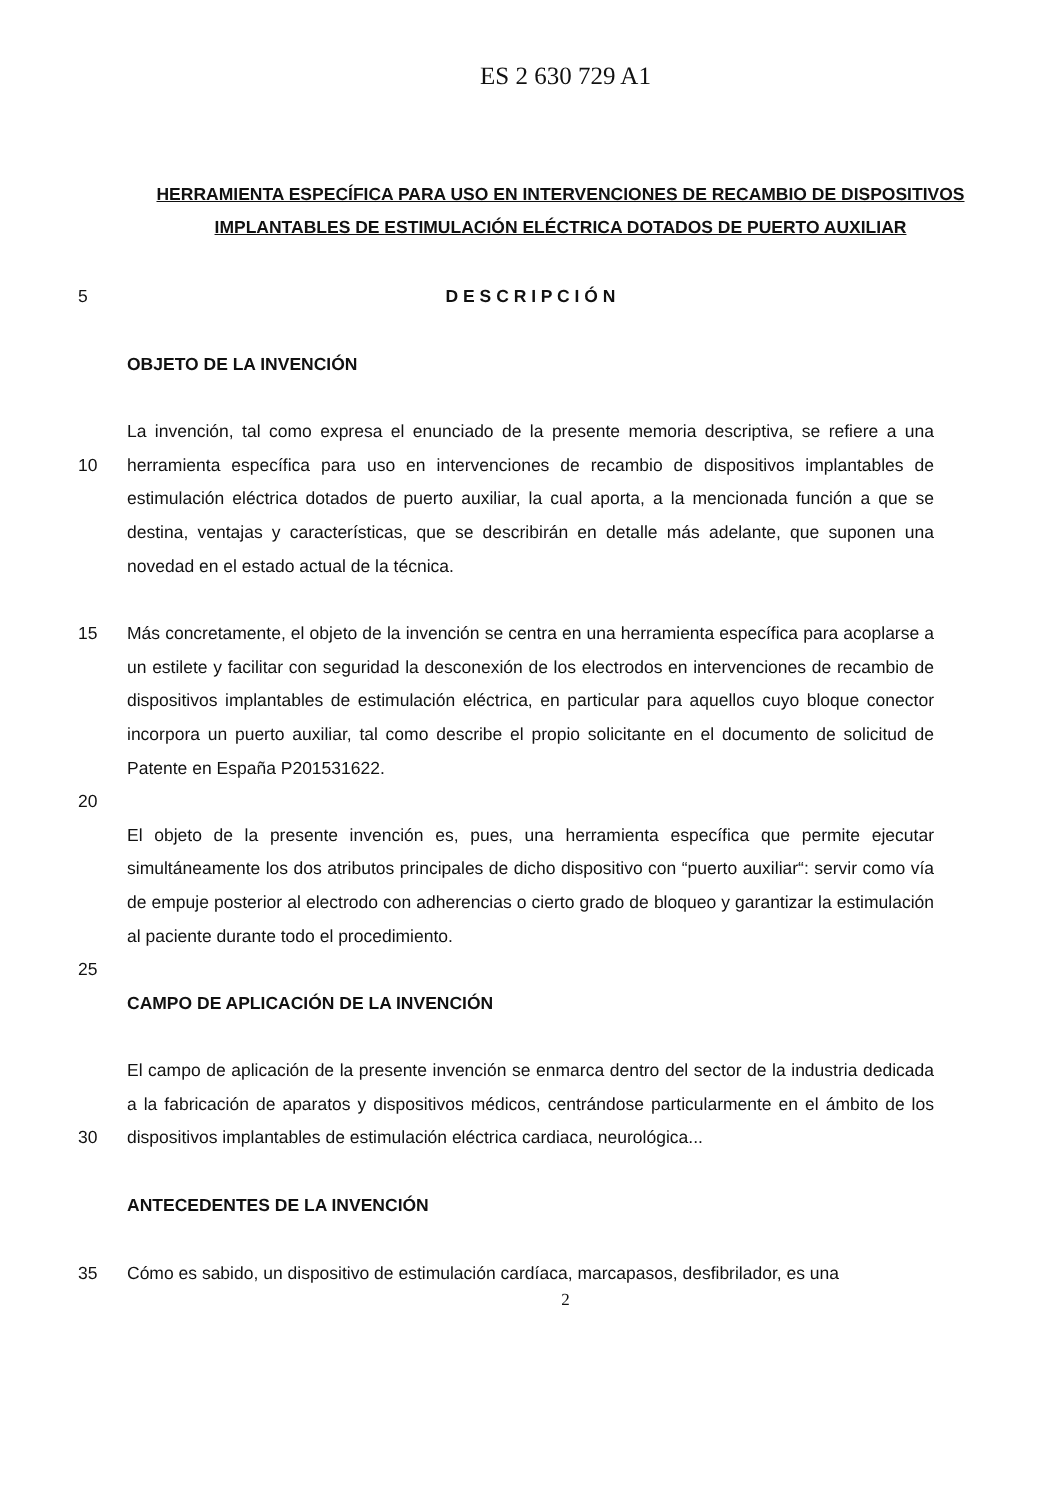ES 2 630 729 A1
HERRAMIENTA ESPECÍFICA PARA USO EN INTERVENCIONES DE RECAMBIO DE DISPOSITIVOS IMPLANTABLES DE ESTIMULACIÓN ELÉCTRICA DOTADOS DE PUERTO AUXILIAR
5 D E S C R I P C I Ó N
OBJETO DE LA INVENCIÓN
10 La invención, tal como expresa el enunciado de la presente memoria descriptiva, se refiere a una herramienta específica para uso en intervenciones de recambio de dispositivos implantables de estimulación eléctrica dotados de puerto auxiliar, la cual aporta, a la mencionada función a que se destina, ventajas y características, que se describirán en detalle más adelante, que suponen una novedad en el estado actual de la técnica.
15 Más concretamente, el objeto de la invención se centra en una herramienta específica para acoplarse a un estilete y facilitar con seguridad la desconexión de los electrodos en intervenciones de recambio de dispositivos implantables de estimulación eléctrica, en particular para aquellos cuyo bloque conector incorpora un puerto auxiliar, tal como describe el propio solicitante en el documento de solicitud de Patente en España P201531622.
20
El objeto de la presente invención es, pues, una herramienta específica que permite ejecutar simultáneamente los dos atributos principales de dicho dispositivo con “puerto auxiliar“: servir como vía de empuje posterior al electrodo con adherencias o cierto grado de bloqueo y garantizar la estimulación al paciente durante todo el procedimiento.
25
CAMPO DE APLICACIÓN DE LA INVENCIÓN
30 El campo de aplicación de la presente invención se enmarca dentro del sector de la industria dedicada a la fabricación de aparatos y dispositivos médicos, centrándose particularmente en el ámbito de los dispositivos implantables de estimulación eléctrica cardiaca, neurológica...
ANTECEDENTES DE LA INVENCIÓN
35 Cómo es sabido, un dispositivo de estimulación cardíaca, marcapasos, desfibrilador, es una
2